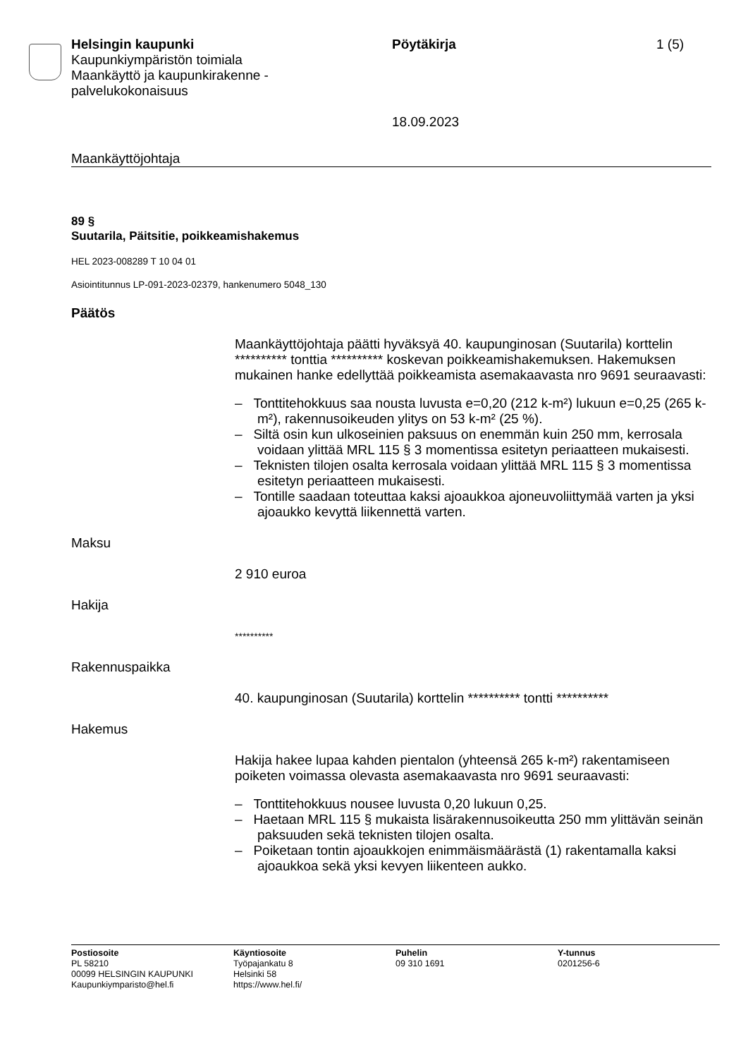Helsingin kaupunki
Kaupunkiympäristön toimiala
Maankäyttö ja kaupunkirakenne -
palvelukokonaisuus
Pöytäkirja
18.09.2023
1 (5)
Maankäyttöjohtaja
89 §
Suutarila, Päitsitie, poikkeamishakemus
HEL 2023-008289 T 10 04 01
Asiointitunnus LP-091-2023-02379, hankenumero 5048_130
Päätös
Maankäyttöjohtaja päätti hyväksyä 40. kaupunginosan (Suutarila) korttelin ********** tonttia ********** koskevan poikkeamishakemuksen. Hakemuksen mukainen hanke edellyttää poikkeamista asemakaavasta nro 9691 seuraavasti:
– Tonttitehokkuus saa nousta luvusta e=0,20 (212 k-m²) lukuun e=0,25 (265 k-m²), rakennusoikeuden ylitys on 53 k-m² (25 %).
– Siltä osin kun ulkoseinien paksuus on enemmän kuin 250 mm, kerrosala voidaan ylittää MRL 115 § 3 momentissa esitetyn periaatteen mukaisesti.
– Teknisten tilojen osalta kerrosala voidaan ylittää MRL 115 § 3 momentissa esitetyn periaatteen mukaisesti.
– Tontille saadaan toteuttaa kaksi ajoaukkoa ajoneuvoliittymää varten ja yksi ajoaukko kevyttä liikennettä varten.
Maksu
2 910 euroa
Hakija
**********
Rakennuspaikka
40. kaupunginosan (Suutarila) korttelin ********** tontti **********
Hakemus
Hakija hakee lupaa kahden pientalon (yhteensä 265 k-m²) rakentamiseen poiketen voimassa olevasta asemakaavasta nro 9691 seuraavasti:
– Tonttitehokkuus nousee luvusta 0,20 lukuun 0,25.
– Haetaan MRL 115 § mukaista lisärakennusoikeutta 250 mm ylittävän seinän paksuuden sekä teknisten tilojen osalta.
– Poiketaan tontin ajoaukkojen enimmäismäärästä (1) rakentamalla kaksi ajoaukkoa sekä yksi kevyen liikenteen aukko.
Postiosoite
PL 58210
00099 HELSINGIN KAUPUNKI
Kaupunkiymparisto@hel.fi
Käyntiosoite
Työpajankatu 8
Helsinki 58
https://www.hel.fi/
Puhelin
09 310 1691
Y-tunnus
0201256-6